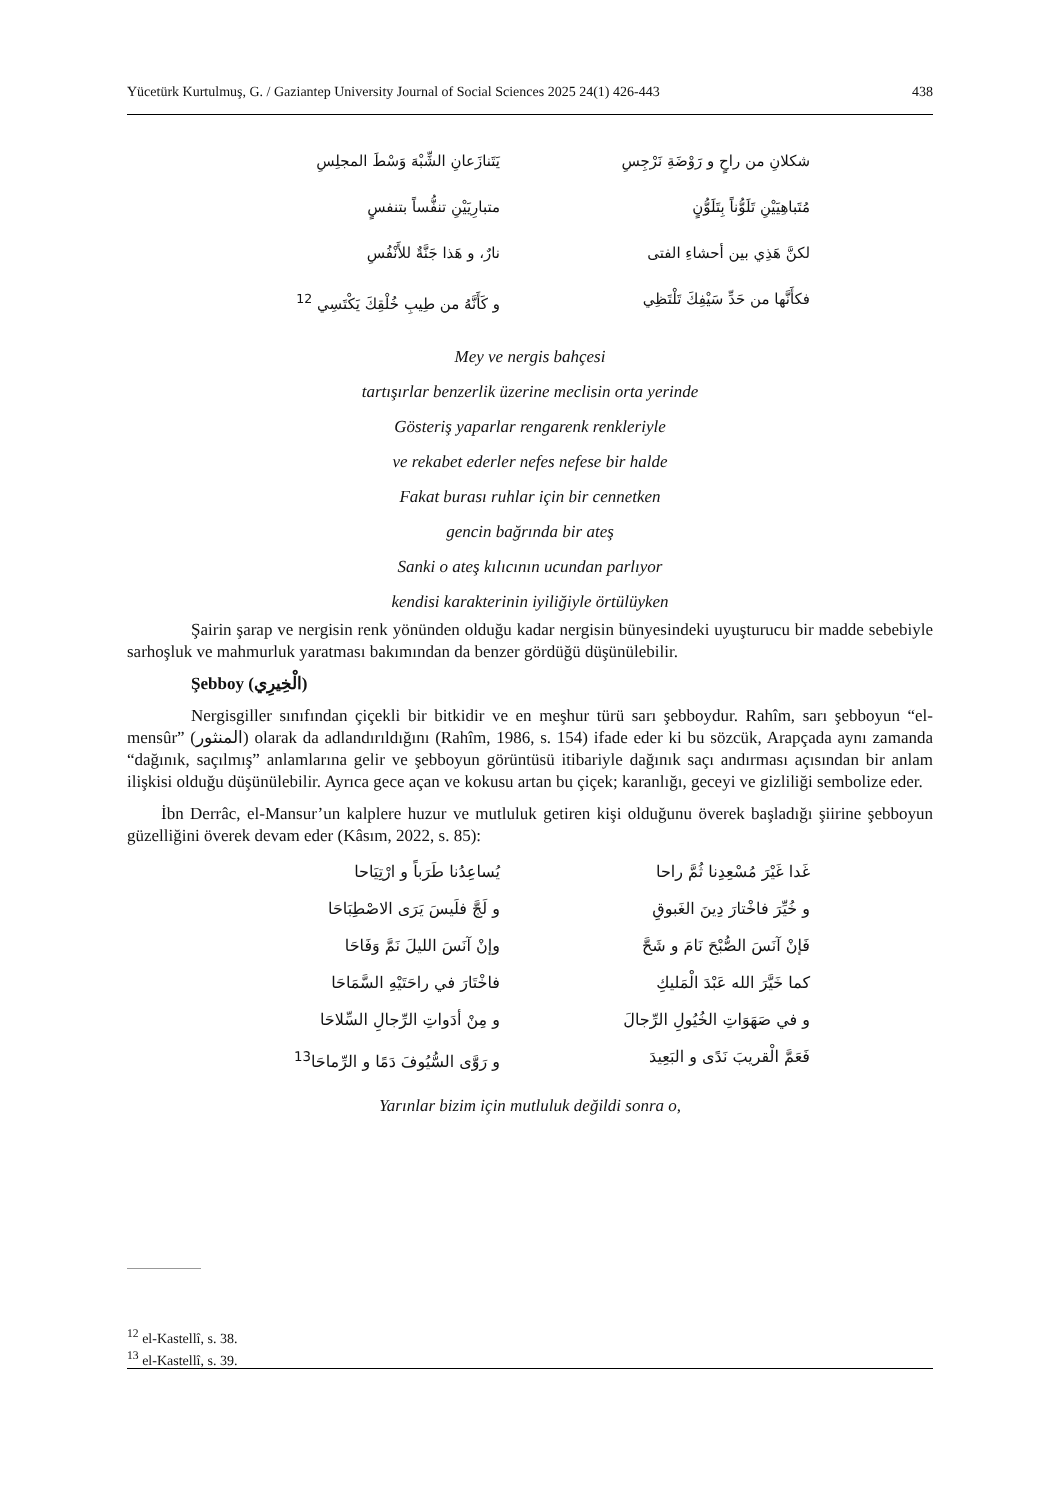Yücetürk Kurtulmuş, G. / Gaziantep University Journal of Social Sciences 2025 24(1) 426-443 438
شكلانِ من راحٍ و رَوْضَةِ نَرْجِسِ
يَتَنازَعانِ الشِّبْهَ وَسْطَ المجلِسِ
مُتَباهِيَيْنِ تَلَوُّناً بِتَلَوُّنٍ
متبارِيَيْنِ تنفُّساً بتنفسٍ
لكنَّ هَذِي بين أحشاءِ الفتى
نارٌ، و هَذا جَنَّةٌ للأَنْفُسِ
فكأَنَّها من حَدِّ سَيْفِكَ تَلْتَظِي
و كَأَنَّهُ من طِيبِ خُلْقِكَ يَكْتَسِي <sup>12</sup>
Mey ve nergis bahçesi
tartışırlar benzerlik üzerine meclisin orta yerinde
Gösteriş yaparlar rengarenk renkleriyle
ve rekabet ederler nefes nefese bir halde
Fakat burası ruhlar için bir cennetken
gencin bağrında bir ateş
Sanki o ateş kılıcının ucundan parlıyor
kendisi karakterinin iyiliğiyle örtülüyken
Şairin şarap ve nergisin renk yönünden olduğu kadar nergisin bünyesindeki uyuşturucu bir madde sebebiyle sarhoşluk ve mahmurluk yaratması bakımından da benzer gördüğü düşünülebilir.
Şebboy (الْخِيرِي)
Nergisgiller sınıfından çiçekli bir bitkidir ve en meşhur türü sarı şebboydur. Rahîm, sarı şebboyun “el-mensûr” (المنثور) olarak da adlandırıldığını (Rahîm, 1986, s. 154) ifade eder ki bu sözcük, Arapçada aynı zamanda “dağınık, saçılmış” anlamlarına gelir ve şebboyun görüntüsü itibariyle dağınık saçı andırması açısından bir anlam ilişkisi olduğu düşünülebilir. Ayrıca gece açan ve kokusu artan bu çiçek; karanlığı, geceyi ve gizliliği sembolize eder.
İbn Derrâc, el-Mansur’un kalplere huzur ve mutluluk getiren kişi olduğunu överek başladığı şiirine şebboyun güzelliğini överek devam eder (Kâsım, 2022, s. 85):
غَدا غَيْرَ مُسْعِدِنا ثُمَّ راحا
يُساعِدُنا طَرَباً و ارْتِيَاحا
و خُيِّرَ فاخْتارَ دِينَ الغَبوقِ
و لَجَّ فلَيسَ يَرَى الاصْطِبَاحَا
فَإنْ آنَسَ الصُّبْحَ نَامَ و شَحَّ
وإنْ آنَسَ الليلَ نَمَّ وَفَاحَا
كما خَيَّرَ الله عَبْدَ الْمَليكِ
فاخْتَارَ في راحَتَيْهِ السَّمَاحَا
و في صَهَوَاتِ الخُيُولِ الرِّجالَ
و مِنْ أدَواتِ الرِّجالِ السِّلاحَا
فَعَمَّ الْقريبَ نَدًى و البَعِيدَ
و رَوَّى السُّيُوفَ دَمًا و الرِّماحَا<sup>13</sup>
Yarınlar bizim için mutluluk değildi sonra o,
<sup>12</sup> el-Kastellî, s. 38.
<sup>13</sup> el-Kastellî, s. 39.